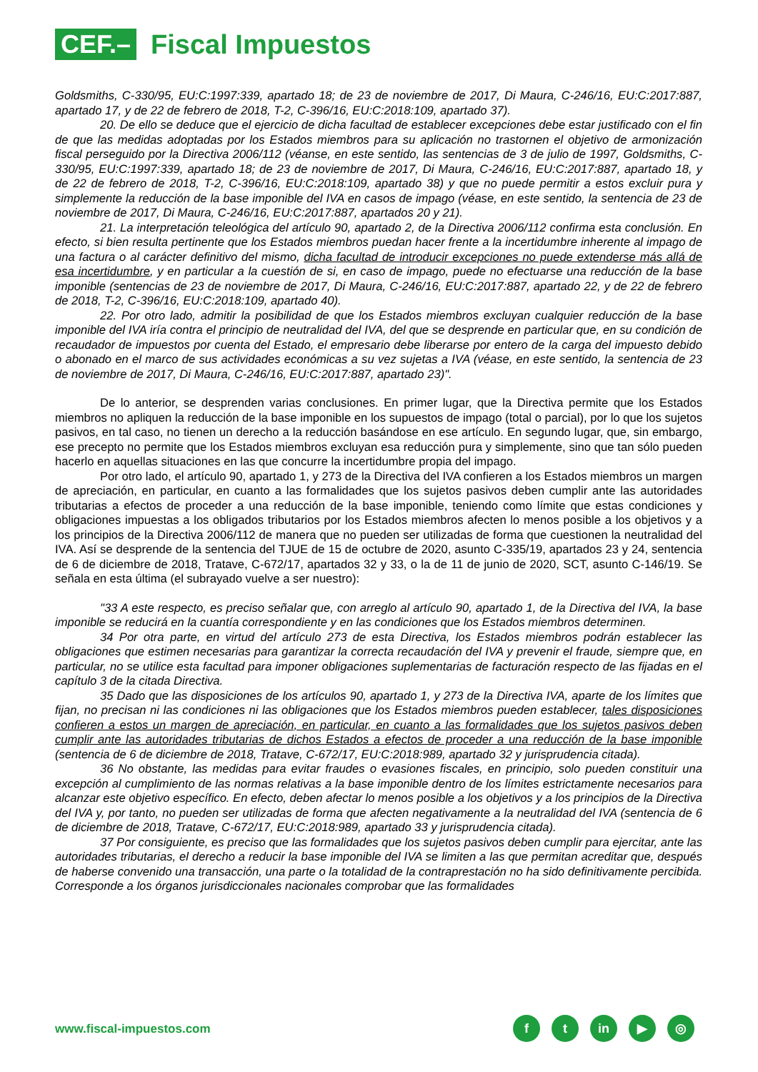CEF.–
Fiscal Impuestos
Goldsmiths, C-330/95, EU:C:1997:339, apartado 18; de 23 de noviembre de 2017, Di Maura, C-246/16, EU:C:2017:887, apartado 17, y de 22 de febrero de 2018, T-2, C-396/16, EU:C:2018:109, apartado 37).
20. De ello se deduce que el ejercicio de dicha facultad de establecer excepciones debe estar justificado con el fin de que las medidas adoptadas por los Estados miembros para su aplicación no trastornen el objetivo de armonización fiscal perseguido por la Directiva 2006/112 (véanse, en este sentido, las sentencias de 3 de julio de 1997, Goldsmiths, C-330/95, EU:C:1997:339, apartado 18; de 23 de noviembre de 2017, Di Maura, C-246/16, EU:C:2017:887, apartado 18, y de 22 de febrero de 2018, T-2, C-396/16, EU:C:2018:109, apartado 38) y que no puede permitir a estos excluir pura y simplemente la reducción de la base imponible del IVA en casos de impago (véase, en este sentido, la sentencia de 23 de noviembre de 2017, Di Maura, C-246/16, EU:C:2017:887, apartados 20 y 21).
21. La interpretación teleológica del artículo 90, apartado 2, de la Directiva 2006/112 confirma esta conclusión. En efecto, si bien resulta pertinente que los Estados miembros puedan hacer frente a la incertidumbre inherente al impago de una factura o al carácter definitivo del mismo, dicha facultad de introducir excepciones no puede extenderse más allá de esa incertidumbre, y en particular a la cuestión de si, en caso de impago, puede no efectuarse una reducción de la base imponible (sentencias de 23 de noviembre de 2017, Di Maura, C-246/16, EU:C:2017:887, apartado 22, y de 22 de febrero de 2018, T-2, C-396/16, EU:C:2018:109, apartado 40).
22. Por otro lado, admitir la posibilidad de que los Estados miembros excluyan cualquier reducción de la base imponible del IVA iría contra el principio de neutralidad del IVA, del que se desprende en particular que, en su condición de recaudador de impuestos por cuenta del Estado, el empresario debe liberarse por entero de la carga del impuesto debido o abonado en el marco de sus actividades económicas a su vez sujetas a IVA (véase, en este sentido, la sentencia de 23 de noviembre de 2017, Di Maura, C-246/16, EU:C:2017:887, apartado 23)".
De lo anterior, se desprenden varias conclusiones. En primer lugar, que la Directiva permite que los Estados miembros no apliquen la reducción de la base imponible en los supuestos de impago (total o parcial), por lo que los sujetos pasivos, en tal caso, no tienen un derecho a la reducción basándose en ese artículo. En segundo lugar, que, sin embargo, ese precepto no permite que los Estados miembros excluyan esa reducción pura y simplemente, sino que tan sólo pueden hacerlo en aquellas situaciones en las que concurre la incertidumbre propia del impago.
Por otro lado, el artículo 90, apartado 1, y 273 de la Directiva del IVA confieren a los Estados miembros un margen de apreciación, en particular, en cuanto a las formalidades que los sujetos pasivos deben cumplir ante las autoridades tributarias a efectos de proceder a una reducción de la base imponible, teniendo como límite que estas condiciones y obligaciones impuestas a los obligados tributarios por los Estados miembros afecten lo menos posible a los objetivos y a los principios de la Directiva 2006/112 de manera que no pueden ser utilizadas de forma que cuestionen la neutralidad del IVA. Así se desprende de la sentencia del TJUE de 15 de octubre de 2020, asunto C-335/19, apartados 23 y 24, sentencia de 6 de diciembre de 2018, Tratave, C-672/17, apartados 32 y 33, o la de 11 de junio de 2020, SCT, asunto C-146/19. Se señala en esta última (el subrayado vuelve a ser nuestro):
"33 A este respecto, es preciso señalar que, con arreglo al artículo 90, apartado 1, de la Directiva del IVA, la base imponible se reducirá en la cuantía correspondiente y en las condiciones que los Estados miembros determinen.
34 Por otra parte, en virtud del artículo 273 de esta Directiva, los Estados miembros podrán establecer las obligaciones que estimen necesarias para garantizar la correcta recaudación del IVA y prevenir el fraude, siempre que, en particular, no se utilice esta facultad para imponer obligaciones suplementarias de facturación respecto de las fijadas en el capítulo 3 de la citada Directiva.
35 Dado que las disposiciones de los artículos 90, apartado 1, y 273 de la Directiva IVA, aparte de los límites que fijan, no precisan ni las condiciones ni las obligaciones que los Estados miembros pueden establecer, tales disposiciones confieren a estos un margen de apreciación, en particular, en cuanto a las formalidades que los sujetos pasivos deben cumplir ante las autoridades tributarias de dichos Estados a efectos de proceder a una reducción de la base imponible (sentencia de 6 de diciembre de 2018, Tratave, C-672/17, EU:C:2018:989, apartado 32 y jurisprudencia citada).
36 No obstante, las medidas para evitar fraudes o evasiones fiscales, en principio, solo pueden constituir una excepción al cumplimiento de las normas relativas a la base imponible dentro de los límites estrictamente necesarios para alcanzar este objetivo específico. En efecto, deben afectar lo menos posible a los objetivos y a los principios de la Directiva del IVA y, por tanto, no pueden ser utilizadas de forma que afecten negativamente a la neutralidad del IVA (sentencia de 6 de diciembre de 2018, Tratave, C-672/17, EU:C:2018:989, apartado 33 y jurisprudencia citada).
37 Por consiguiente, es preciso que las formalidades que los sujetos pasivos deben cumplir para ejercitar, ante las autoridades tributarias, el derecho a reducir la base imponible del IVA se limiten a las que permitan acreditar que, después de haberse convenido una transacción, una parte o la totalidad de la contraprestación no ha sido definitivamente percibida. Corresponde a los órganos jurisdiccionales nacionales comprobar que las formalidades
www.fiscal-impuestos.com
ft in ▶ ◎